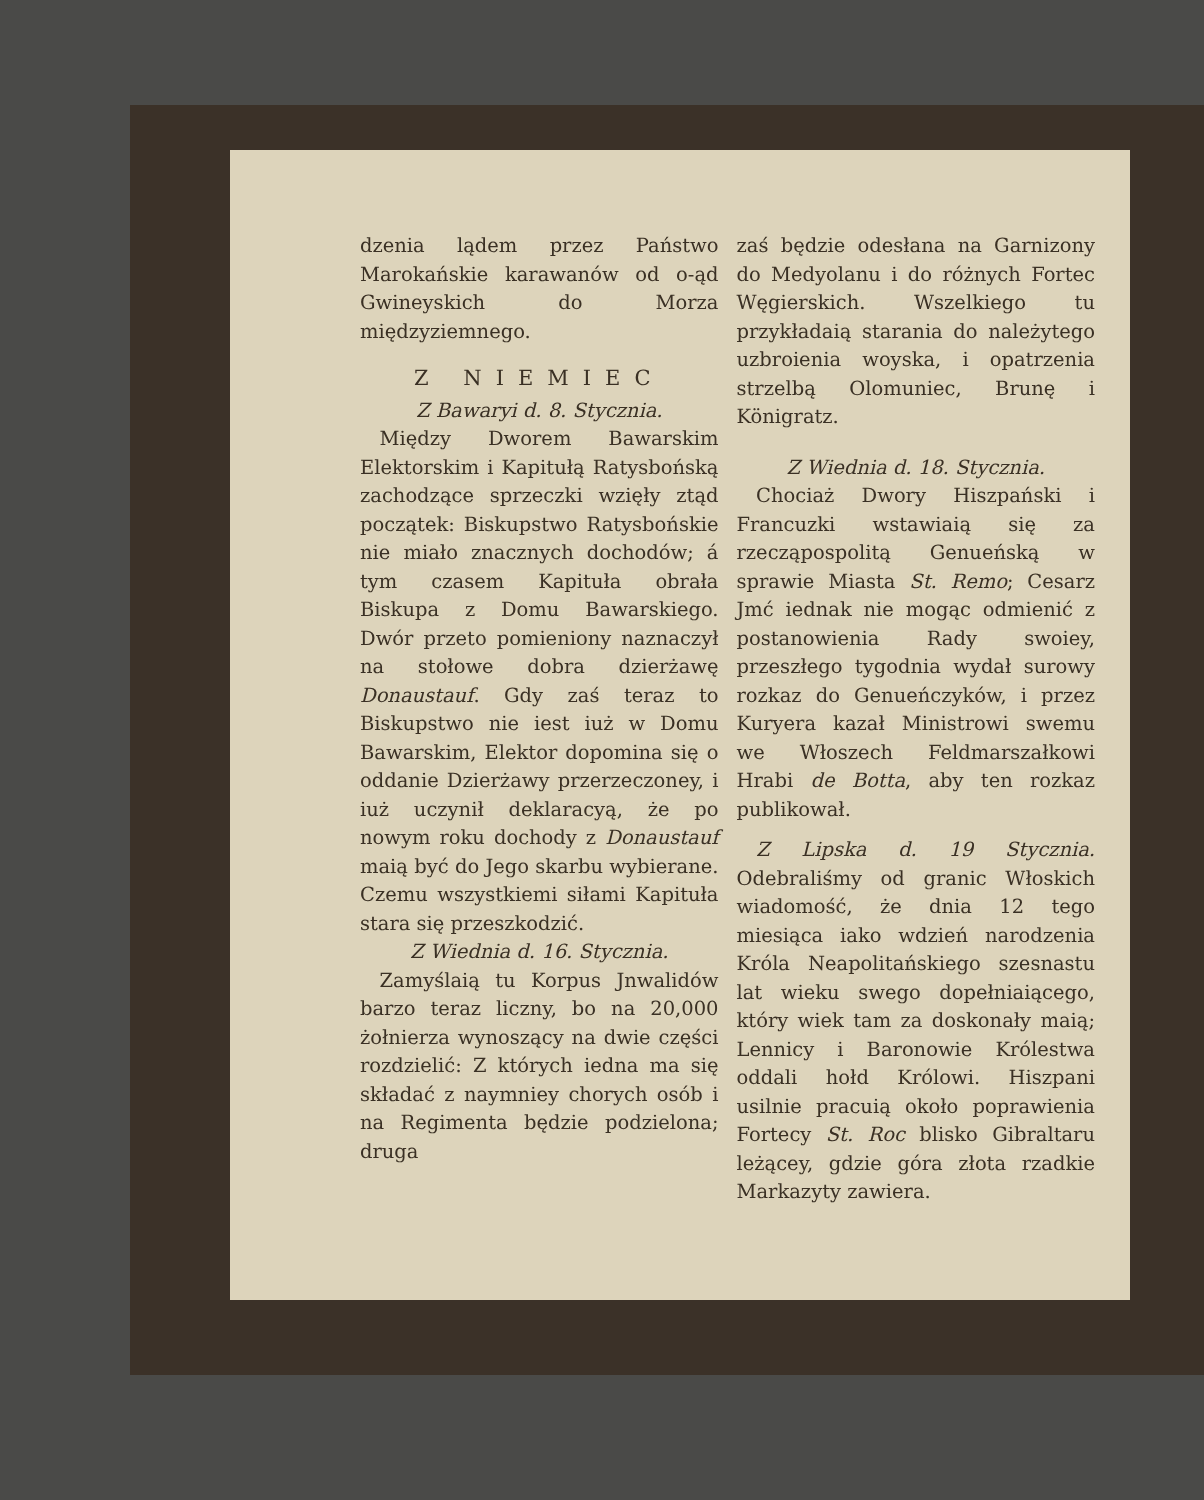dzenia lądem przez Państwo Marokańskie karawanów od o-ąd Gwineyskich do Morza międzyziemnego.
Z NIEMIEC
Z Bawaryi d. 8. Stycznia.
Między Dworem Bawarskim Elektorskim i Kapitułą Ratysbońską zachodzące sprzeczki wzięły ztąd początek: Biskupstwo Ratysbońskie nie miało znacznych dochodów; á tym czasem Kapituła obrała Biskupa z Domu Bawarskiego. Dwór przeto pomieniony naznaczył na stołowe dobra dzierżawę Donaustauf. Gdy zaś teraz to Biskupstwo nie iest iuż w Domu Bawarskim, Elektor dopomina się o oddanie Dzierżawy przerzeczoney, i iuż uczynił deklaracyą, że po nowym roku dochody z Donaustauf maią być do Jego skarbu wybierane. Czemu wszystkiemi siłami Kapituła stara się przeszkodzić.
Z Wiednia d. 16. Stycznia.
Zamyślaią tu Korpus Jnwalidów barzo teraz liczny, bo na 20,000 żołnierza wynoszący na dwie części rozdzielić: Z których iedna ma się składać z naymniey chorych osób i na Regimenta będzie podzielona; druga
zaś będzie odesłana na Garnizony do Medyolanu i do różnych Fortec Węgierskich. Wszelkiego tu przykładaią starania do należytego uzbroienia woyska, i opatrzenia strzelbą Olomuniec, Brunę i Königratz.
Z Wiednia d. 18. Stycznia.
Chociaż Dwory Hiszpański i Francuzki wstawiaią się za rzecząpospolitą Genueńską w sprawie Miasta St. Remo; Cesarz Jmć iednak nie mogąc odmienić z postanowienia Rady swoiey, przeszłego tygodnia wydał surowy rozkaz do Genueńczyków, i przez Kuryera kazał Ministrowi swemu we Włoszech Feldmarszałkowi Hrabi de Botta, aby ten rozkaz publikował.
Z Lipska d. 19 Stycznia. Odebraliśmy od granic Włoskich wiadomość, że dnia 12 tego miesiąca iako wdzień narodzenia Króla Neapolitańskiego szesnastu lat wieku swego dopełniaiącego, który wiek tam za doskonały maią; Lennicy i Baronowie Królestwa oddali hołd Królowi. Hiszpani usilnie pracuią około poprawienia Fortecy St. Roc blisko Gibraltaru leżącey, gdzie góra złota rzadkie Markazyty zawiera.